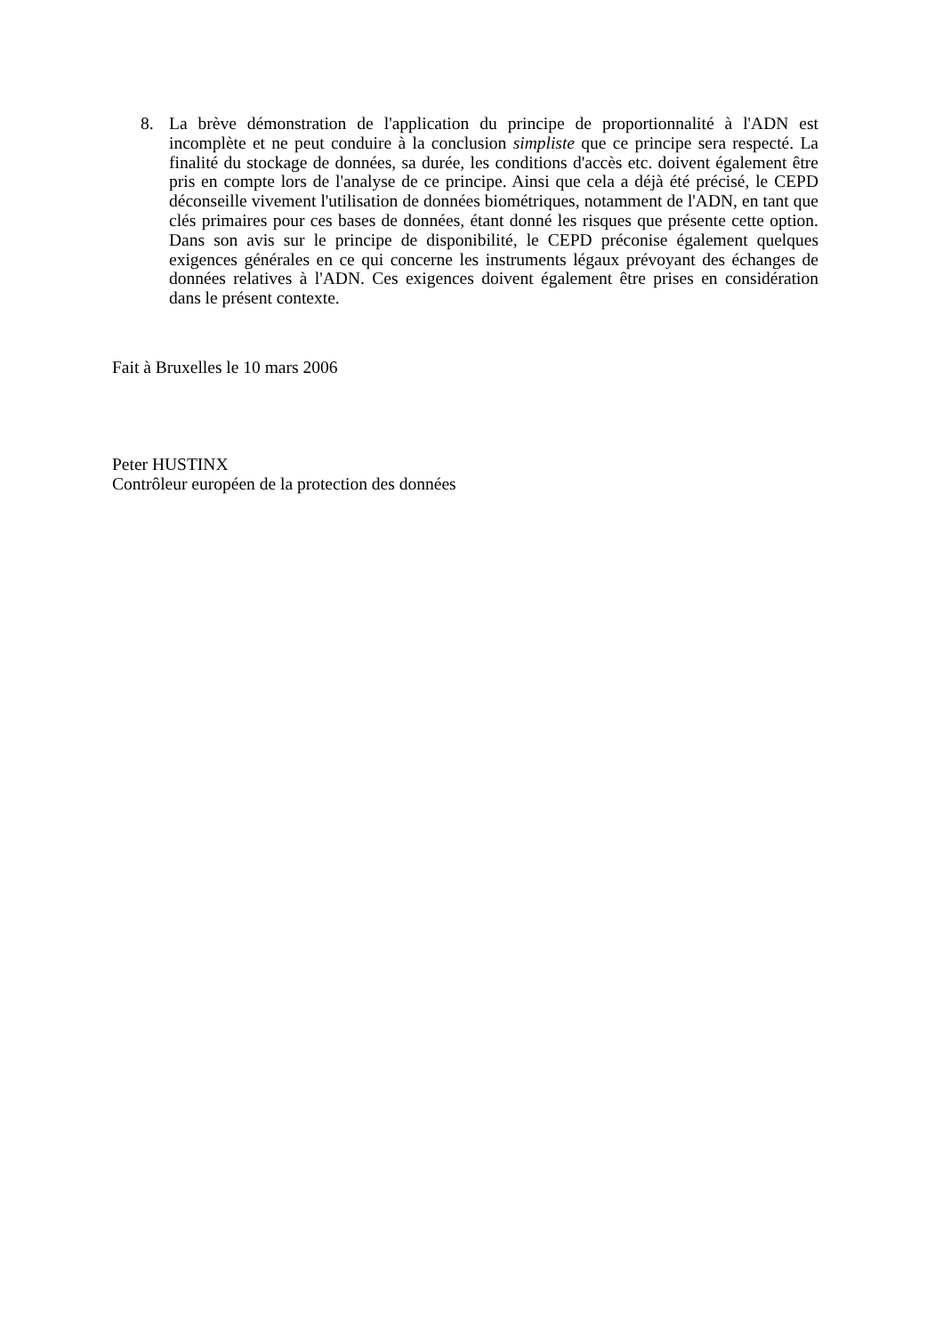8. La brève démonstration de l'application du principe de proportionnalité à l'ADN est incomplète et ne peut conduire à la conclusion simpliste que ce principe sera respecté. La finalité du stockage de données, sa durée, les conditions d'accès etc. doivent également être pris en compte lors de l'analyse de ce principe. Ainsi que cela a déjà été précisé, le CEPD déconseille vivement l'utilisation de données biométriques, notamment de l'ADN, en tant que clés primaires pour ces bases de données, étant donné les risques que présente cette option. Dans son avis sur le principe de disponibilité, le CEPD préconise également quelques exigences générales en ce qui concerne les instruments légaux prévoyant des échanges de données relatives à l'ADN. Ces exigences doivent également être prises en considération dans le présent contexte.
Fait à Bruxelles le 10 mars 2006
Peter HUSTINX
Contrôleur européen de la protection des données